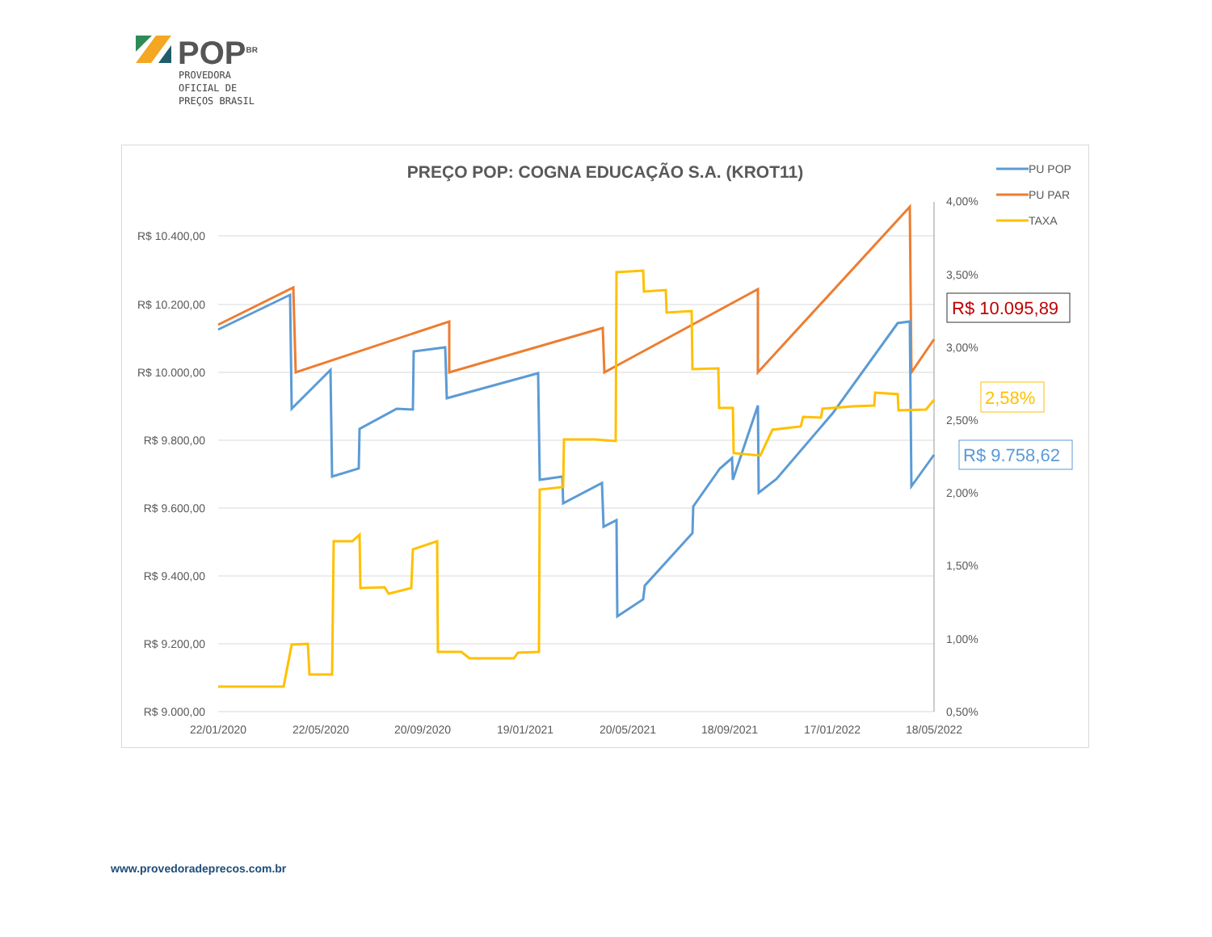POP<sup>BR</sup>
PROVEDORA
OFICIAL DE
PREÇOS BRASIL
PREÇO POP: COGNA EDUCAÇÃO S.A. (KROT11)
R$ 10.400,00
R$ 10.200,00
R$ 10.000,00
R$ 9.800,00
R$ 9.600,00
R$ 9.400,00
R$ 9.200,00
R$ 9.000,00
4,00%
3,50%
3,00%
2,50%
2,00%
1,50%
1,00%
0,50%
22/01/2020
22/05/2020
20/09/2020
19/01/2021
20/05/2021
18/09/2021
17/01/2022
18/05/2022
PU POP
PU PAR
TAXA
R$ 10.095,89
2,58%
R$ 9.758,62
www.provedoradeprecos.com.br